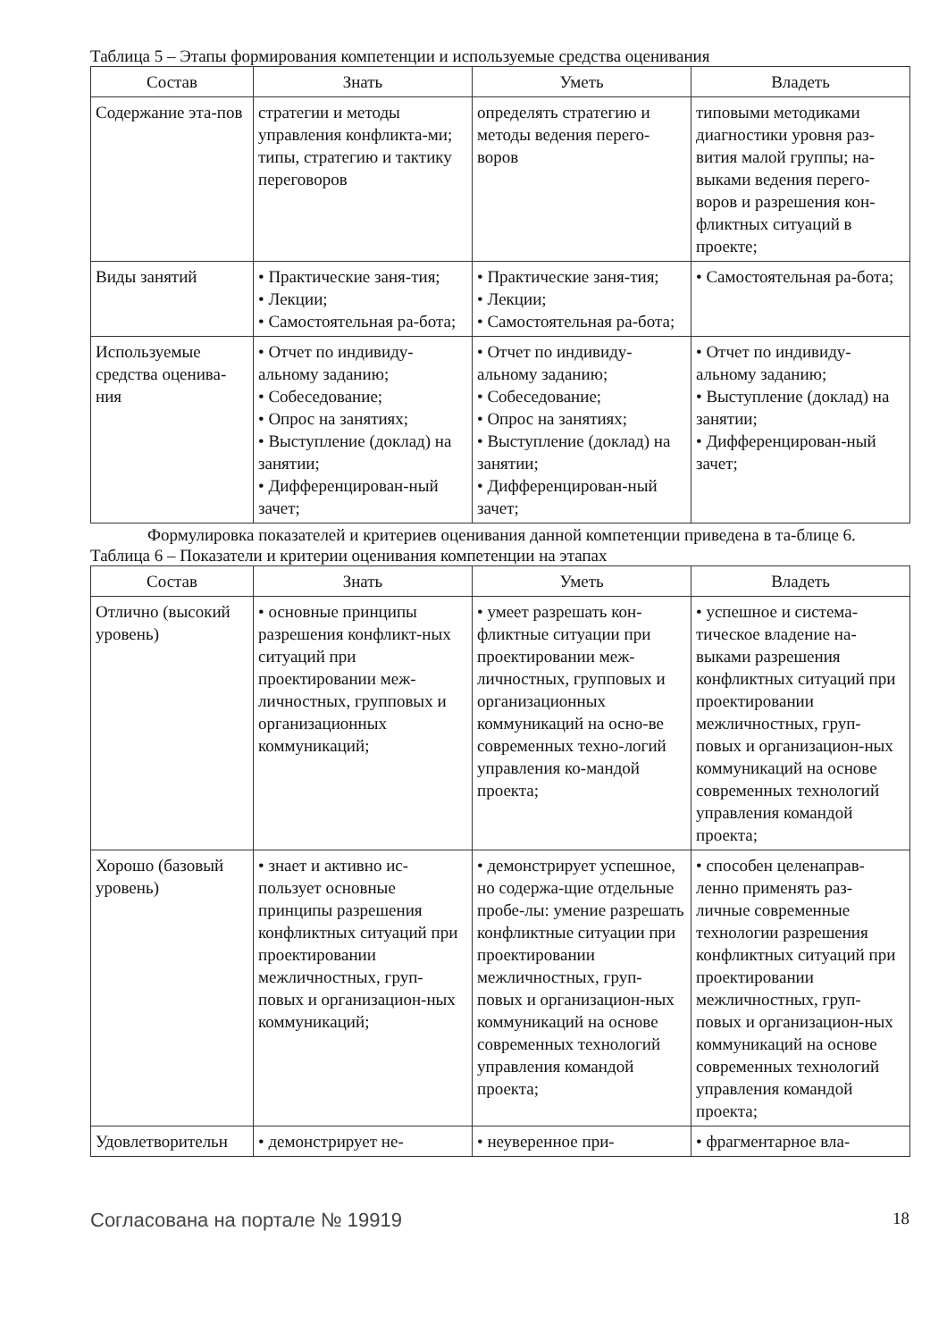Таблица 5 – Этапы формирования компетенции и используемые средства оценивания
| Состав | Знать | Уметь | Владеть |
| --- | --- | --- | --- |
| Содержание эта-пов | стратегии и методы управления конфликта-ми; типы, стратегию и тактику переговоров | определять стратегию и методы ведения перего-воров | типовыми методиками диагностики уровня раз-вития малой группы; на-выками ведения перего-воров и разрешения кон-фликтных ситуаций в проекте; |
| Виды занятий | • Практические заня-тия; • Лекции; • Самостоятельная ра-бота; | • Практические заня-тия; • Лекции; • Самостоятельная ра-бота; | • Самостоятельная ра-бота; |
| Используемые средства оценива-ния | • Отчет по индивиду-альному заданию; • Собеседование; • Опрос на занятиях; • Выступление (доклад) на занятии; • Дифференцирован-ный зачет; | • Отчет по индивиду-альному заданию; • Собеседование; • Опрос на занятиях; • Выступление (доклад) на занятии; • Дифференцирован-ный зачет; | • Отчет по индивиду-альному заданию; • Выступление (доклад) на занятии; • Дифференцирован-ный зачет; |
Формулировка показателей и критериев оценивания данной компетенции приведена в та-блице 6.
Таблица 6 – Показатели и критерии оценивания компетенции на этапах
| Состав | Знать | Уметь | Владеть |
| --- | --- | --- | --- |
| Отлично (высокий уровень) | • основные принципы разрешения конфликт-ных ситуаций при проектировании меж-личностных, групповых и организационных коммуникаций; | • умеет разрешать кон-фликтные ситуации при проектировании меж-личностных, групповых и организационных коммуникаций на осно-ве современных техно-логий управления ко-мандой проекта; | • успешное и система-тическое владение на-выками разрешения конфликтных ситуаций при проектировании межличностных, груп-повых и организацион-ных коммуникаций на основе современных технологий управления командой проекта; |
| Хорошо (базовый уровень) | • знает и активно ис-пользует основные принципы разрешения конфликтных ситуаций при проектировании межличностных, груп-повых и организацион-ных коммуникаций; | • демонстрирует успешное, но содержа-щие отдельные пробе-лы: умение разрешать конфликтные ситуации при проектировании межличностных, груп-повых и организацион-ных коммуникаций на основе современных технологий управления командой проекта; | • способен целенаправ-ленно применять раз-личные современные технологии разрешения конфликтных ситуаций при проектировании межличностных, груп-повых и организацион-ных коммуникаций на основе современных технологий управления командой проекта; |
| Удовлетворительн | • демонстрирует не- | • неуверенное при- | • фрагментарное вла- |
Согласована на портале № 19919 18